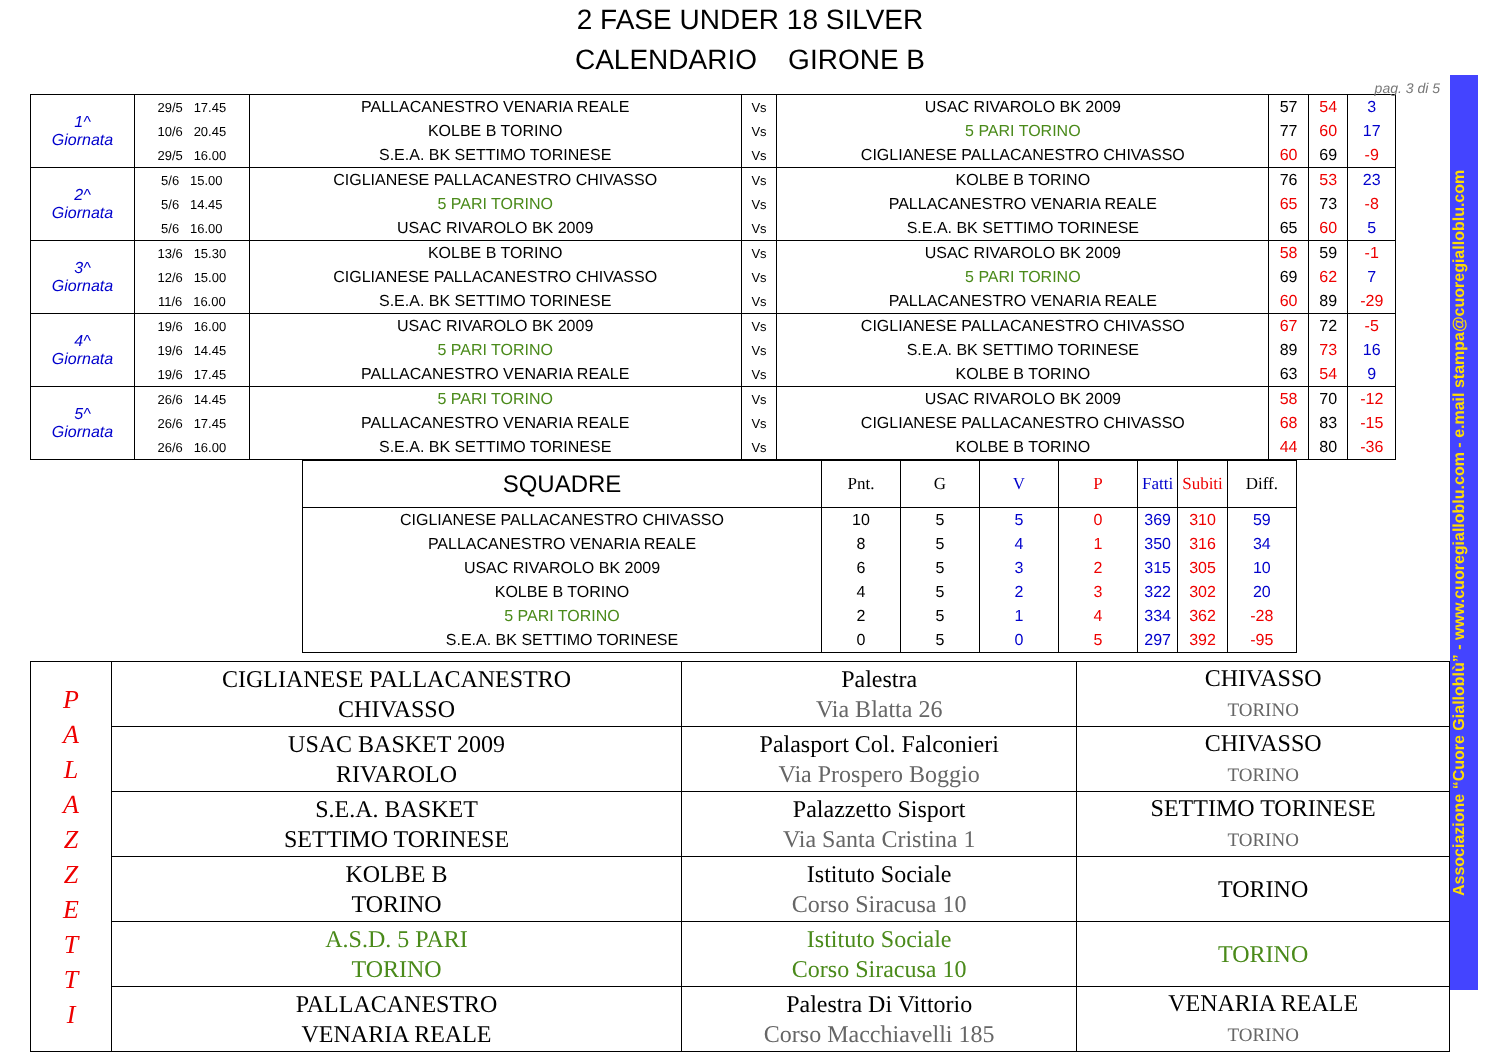2 FASE UNDER 18 SILVER
CALENDARIO GIRONE B
pag. 3 di 5
| 1^ Giornata | 29/5 17.45 | PALLACANESTRO VENARIA REALE | Vs | USAC RIVAROLO BK 2009 | 57 | 54 | 3 |
| | 10/6 20.45 | KOLBE B TORINO | Vs | 5 PARI TORINO | 77 | 60 | 17 |
| | 29/5 16.00 | S.E.A. BK SETTIMO TORINESE | Vs | CIGLIANESE PALLACANESTRO CHIVASSO | 60 | 69 | -9 |
| 2^ Giornata | 5/6 15.00 | CIGLIANESE PALLACANESTRO CHIVASSO | Vs | KOLBE B TORINO | 76 | 53 | 23 |
| | 5/6 14.45 | 5 PARI TORINO | Vs | PALLACANESTRO VENARIA REALE | 65 | 73 | -8 |
| | 5/6 16.00 | USAC RIVAROLO BK 2009 | Vs | S.E.A. BK SETTIMO TORINESE | 65 | 60 | 5 |
| 3^ Giornata | 13/6 15.30 | KOLBE B TORINO | Vs | USAC RIVAROLO BK 2009 | 58 | 59 | -1 |
| | 12/6 15.00 | CIGLIANESE PALLACANESTRO CHIVASSO | Vs | 5 PARI TORINO | 69 | 62 | 7 |
| | 11/6 16.00 | S.E.A. BK SETTIMO TORINESE | Vs | PALLACANESTRO VENARIA REALE | 60 | 89 | -29 |
| 4^ Giornata | 19/6 16.00 | USAC RIVAROLO BK 2009 | Vs | CIGLIANESE PALLACANESTRO CHIVASSO | 67 | 72 | -5 |
| | 19/6 14.45 | 5 PARI TORINO | Vs | S.E.A. BK SETTIMO TORINESE | 89 | 73 | 16 |
| | 19/6 17.45 | PALLACANESTRO VENARIA REALE | Vs | KOLBE B TORINO | 63 | 54 | 9 |
| 5^ Giornata | 26/6 14.45 | 5 PARI TORINO | Vs | USAC RIVAROLO BK 2009 | 58 | 70 | -12 |
| | 26/6 17.45 | PALLACANESTRO VENARIA REALE | Vs | CIGLIANESE PALLACANESTRO CHIVASSO | 68 | 83 | -15 |
| | 26/6 16.00 | S.E.A. BK SETTIMO TORINESE | Vs | KOLBE B TORINO | 44 | 80 | -36 |
| SQUADRE | Pnt. | G | V | P | Fatti | Subiti | Diff. |
| --- | --- | --- | --- | --- | --- | --- | --- |
| CIGLIANESE PALLACANESTRO CHIVASSO | 10 | 5 | 5 | 0 | 369 | 310 | 59 |
| PALLACANESTRO VENARIA REALE | 8 | 5 | 4 | 1 | 350 | 316 | 34 |
| USAC RIVAROLO BK 2009 | 6 | 5 | 3 | 2 | 315 | 305 | 10 |
| KOLBE B TORINO | 4 | 5 | 2 | 3 | 322 | 302 | 20 |
| 5 PARI TORINO | 2 | 5 | 1 | 4 | 334 | 362 | -28 |
| S.E.A. BK SETTIMO TORINESE | 0 | 5 | 0 | 5 | 297 | 392 | -95 |
| P A L A Z Z E T T I | CIGLIANESE PALLACANESTRO CHIVASSO | Palestra Via Blatta 26 | CHIVASSO TORINO |
| | USAC BASKET 2009 RIVAROLO | Palasport Col. Falconieri Via Prospero Boggio | CHIVASSO TORINO |
| | S.E.A. BASKET SETTIMO TORINESE | Palazzetto Sisport Via Santa Cristina 1 | SETTIMO TORINESE TORINO |
| | KOLBE B TORINO | Istituto Sociale Corso Siracusa 10 | TORINO |
| | A.S.D. 5 PARI TORINO | Istituto Sociale Corso Siracusa 10 | TORINO |
| | PALLACANESTRO VENARIA REALE | Palestra Di Vittorio Corso Macchiavelli 185 | VENARIA REALE TORINO |
Associazione “Cuore Gialloblù” - www.cuoregialloblu.com - e.mail stampa@cuoregialloblu.com